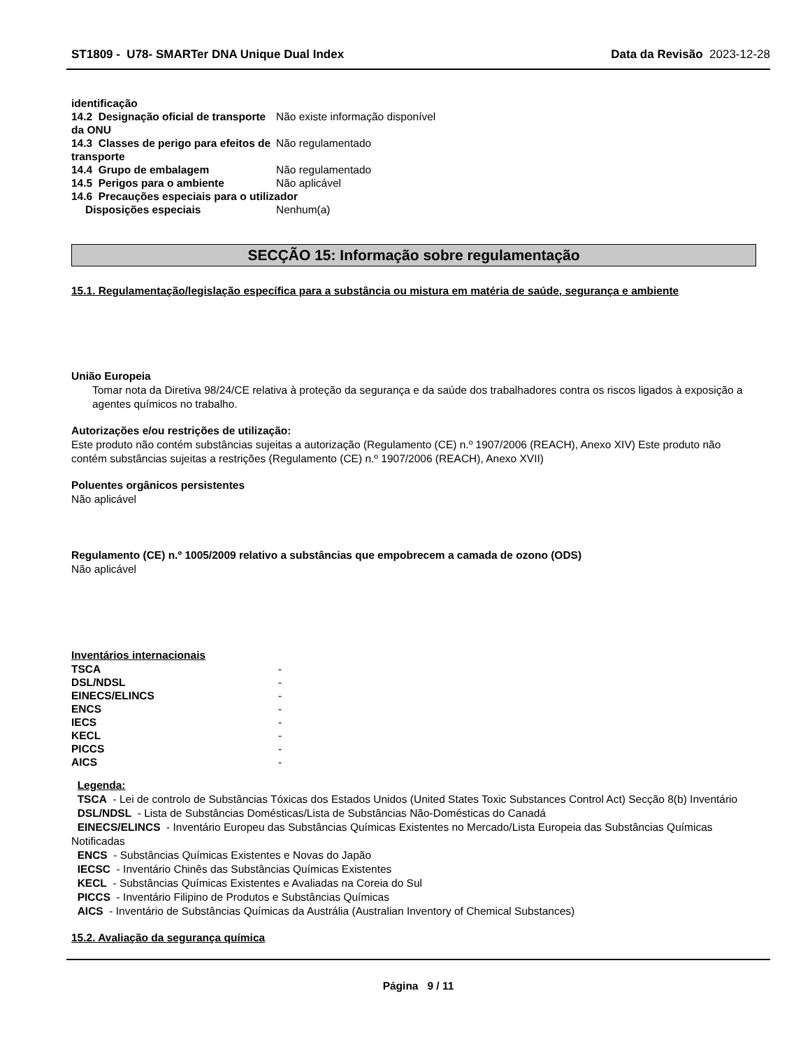ST1809 - U78- SMARTer DNA Unique Dual Index
Data da Revisão 2023-12-28
| identificação | |
| 14.2 Designação oficial de transporte da ONU | Não existe informação disponível |
| 14.3 Classes de perigo para efeitos de transporte | Não regulamentado |
| 14.4 Grupo de embalagem | Não regulamentado |
| 14.5 Perigos para o ambiente | Não aplicável |
| 14.6 Precauções especiais para o utilizador | |
| Disposições especiais | Nenhum(a) |
SECÇÃO 15: Informação sobre regulamentação
15.1. Regulamentação/legislação específica para a substância ou mistura em matéria de saúde, segurança e ambiente
União Europeia
Tomar nota da Diretiva 98/24/CE relativa à proteção da segurança e da saúde dos trabalhadores contra os riscos ligados à exposição a agentes químicos no trabalho.
Autorizações e/ou restrições de utilização:
Este produto não contém substâncias sujeitas a autorização (Regulamento (CE) n.º 1907/2006 (REACH), Anexo XIV) Este produto não contém substâncias sujeitas a restrições (Regulamento (CE) n.º 1907/2006 (REACH), Anexo XVII)
Poluentes orgânicos persistentes
Não aplicável
Regulamento (CE) n.º 1005/2009 relativo a substâncias que empobrecem a camada de ozono (ODS)
Não aplicável
Inventários internacionais
| TSCA | - |
| DSL/NDSL | - |
| EINECS/ELINCS | - |
| ENCS | - |
| IECS | - |
| KECL | - |
| PICCS | - |
| AICS | - |
Legenda:
TSCA - Lei de controlo de Substâncias Tóxicas dos Estados Unidos (United States Toxic Substances Control Act) Secção 8(b) Inventário
DSL/NDSL - Lista de Substâncias Domésticas/Lista de Substâncias Não-Domésticas do Canadá
EINECS/ELINCS - Inventário Europeu das Substâncias Químicas Existentes no Mercado/Lista Europeia das Substâncias Químicas Notificadas
ENCS - Substâncias Químicas Existentes e Novas do Japão
IECSC - Inventário Chinês das Substâncias Químicas Existentes
KECL - Substâncias Químicas Existentes e Avaliadas na Coreia do Sul
PICCS - Inventário Filipino de Produtos e Substâncias Químicas
AICS - Inventário de Substâncias Químicas da Austrália (Australian Inventory of Chemical Substances)
15.2. Avaliação da segurança química
Página 9 / 11